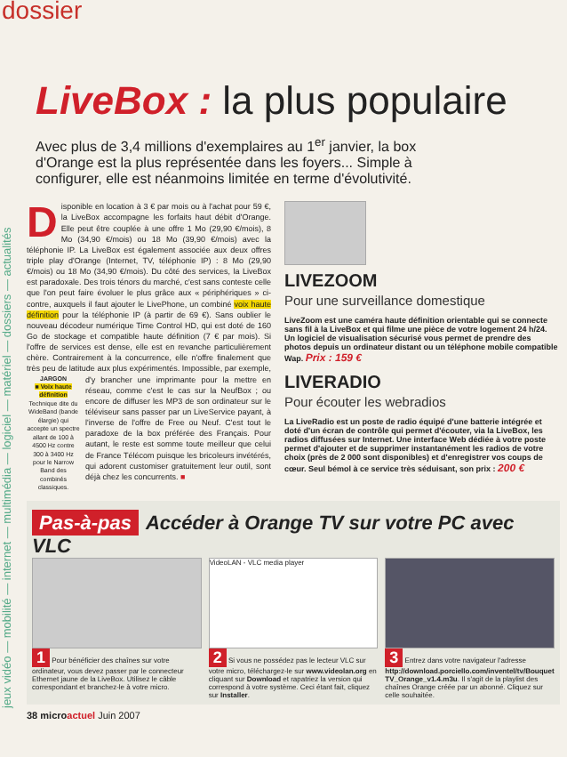jeux vidéo — mobilité — internet — multimédia — logiciel — matériel — dossiers — actualités
dossier
LiveBox : la plus populaire
Avec plus de 3,4 millions d'exemplaires au 1<sup>er</sup> janvier, la box d'Orange est la plus représentée dans les foyers... Simple à configurer, elle est néanmoins limitée en terme d'évolutivité.
Disponible en location à 3 € par mois ou à l'achat pour 59 €, la LiveBox accompagne les forfaits haut débit d'Orange. Elle peut être couplée à une offre 1 Mo (29,90 €/mois), 8 Mo (34,90 €/mois) ou 18 Mo (39,90 €/mois) avec la téléphonie IP. La LiveBox est également associée aux deux offres triple play d'Orange (Internet, TV, téléphonie IP) : 8 Mo (29,90 €/mois) ou 18 Mo (34,90 €/mois). Du côté des services, la LiveBox est paradoxale. Des trois ténors du marché, c'est sans conteste celle que l'on peut faire évoluer le plus grâce aux « périphériques » ci-contre, auxquels il faut ajouter le LivePhone, un combiné voix haute définition pour la téléphonie IP (à partir de 69 €). Sans oublier le nouveau décodeur numérique Time Control HD, qui est doté de 160 Go de stockage et compatible haute définition (7 € par mois). Si l'offre de services est dense, elle est en revanche particulièrement chère. Contrairement à la concurrence, elle n'offre finalement que très peu de latitude aux plus expérimentés. Impossible, par exemple, d'y brancher une imprimante
JARGON
■ Voix haute définition
Technique dite du WideBand (bande élargie) qui accepte un spectre allant de 100 à 4500 Hz contre 300 à 3400 Hz pour le Narrow Band des combinés classiques.
pour la mettre en réseau, comme c'est le cas sur la NeufBox ; ou encore de diffuser les MP3 de son ordinateur sur le téléviseur sans passer par un LiveService payant, à l'inverse de l'offre de Free ou Neuf. C'est tout le paradoxe de la box préférée des Français. Pour autant, le reste est somme toute meilleur que celui de France Télécom puisque les bricoleurs invétérés, qui adorent customiser gratuitement leur outil, sont déjà chez les concurrents. ■
LIVEZOOM
Pour une surveillance domestique
LiveZoom est une caméra haute définition orientable qui se connecte sans fil à la LiveBox et qui filme une pièce de votre logement 24 h/24. Un logiciel de visualisation sécurisé vous permet de prendre des photos depuis un ordinateur distant ou un téléphone mobile compatible Wap. Prix : 159 €
LIVERADIO
Pour écouter les webradios
La LiveRadio est un poste de radio équipé d'une batterie intégrée et doté d'un écran de contrôle qui permet d'écouter, via la LiveBox, les radios diffusées sur Internet. Une interface Web dédiée à votre poste permet d'ajouter et de supprimer instantanément les radios de votre choix (près de 2 000 sont disponibles) et d'enregistrer vos coups de cœur. Seul bémol à ce service très séduisant, son prix : 200 €
Pas-à-pas Accéder à Orange TV sur votre PC avec VLC
1 Pour bénéficier des chaînes sur votre ordinateur, vous devez passer par le connecteur Ethernet jaune de la LiveBox. Utilisez le câble correspondant et branchez-le à votre micro.
VideoLAN - VLC media player
2 Si vous ne possédez pas le lecteur VLC sur votre micro, téléchargez-le sur www.videolan.org en cliquant sur Download et rapatriez la version qui correspond à votre système. Ceci étant fait, cliquez sur Installer.
3 Entrez dans votre navigateur l'adresse http://download.porciello.com/inventel/tv/Bouquet TV_Orange_v1.4.m3u. Il s'agit de la playlist des chaînes Orange créée par un abonné. Cliquez sur celle souhaitée.
38 microactuel Juin 2007